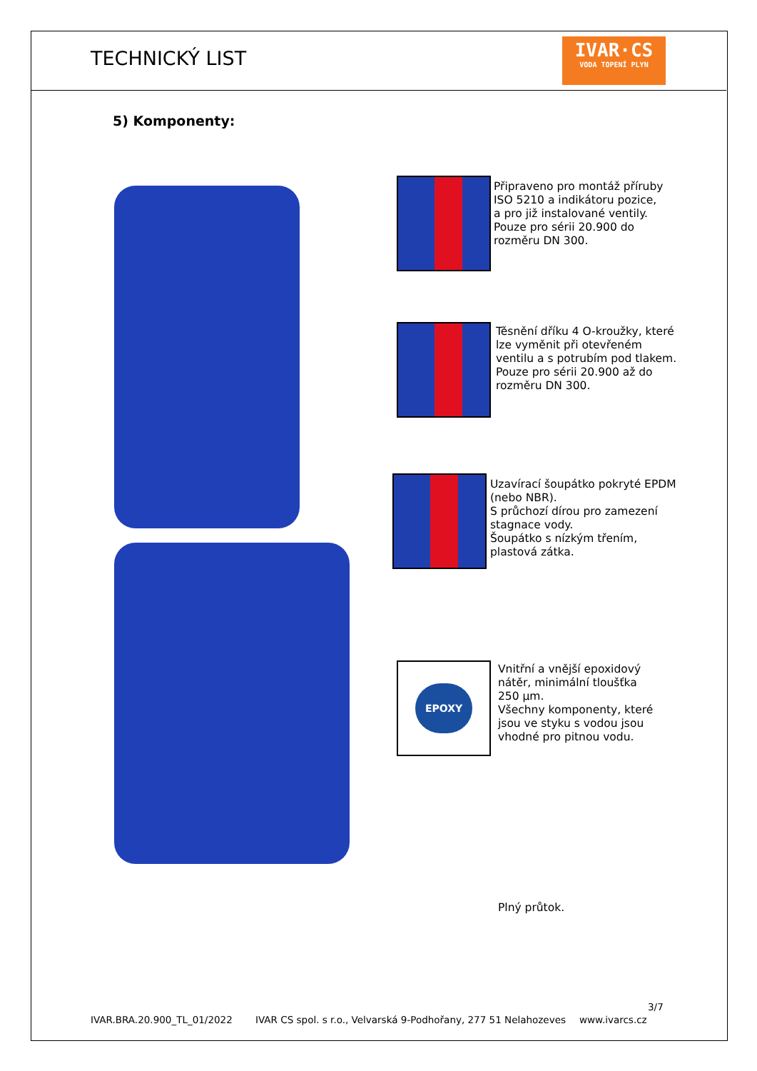TECHNICKÝ LIST
IVAR·CS
VODA TOPENÍ PLYN
5) Komponenty:
Připraveno pro montáž příruby
ISO 5210 a indikátoru pozice,
a pro již instalované ventily.
Pouze pro sérii 20.900 do
rozměru DN 300.
Těsnění dříku 4 O-kroužky, které
lze vyměnit při otevřeném
ventilu a s potrubím pod tlakem.
Pouze pro sérii 20.900 až do
rozměru DN 300.
Uzavírací šoupátko pokryté EPDM
(nebo NBR).
S průchozí dírou pro zamezení
stagnace vody.
Šoupátko s nízkým třením,
plastová zátka.
EPOXY
Vnitřní a vnější epoxidový
nátěr, minimální tloušťka
250 μm.
Všechny komponenty, které
jsou ve styku s vodou jsou
vhodné pro pitnou vodu.
Plný průtok.
3/7
IVAR.BRA.20.900_TL_01/2022
IVAR CS spol. s r.o., Velvarská 9-Podhořany, 277 51 Nelahozeves
www.ivarcs.cz